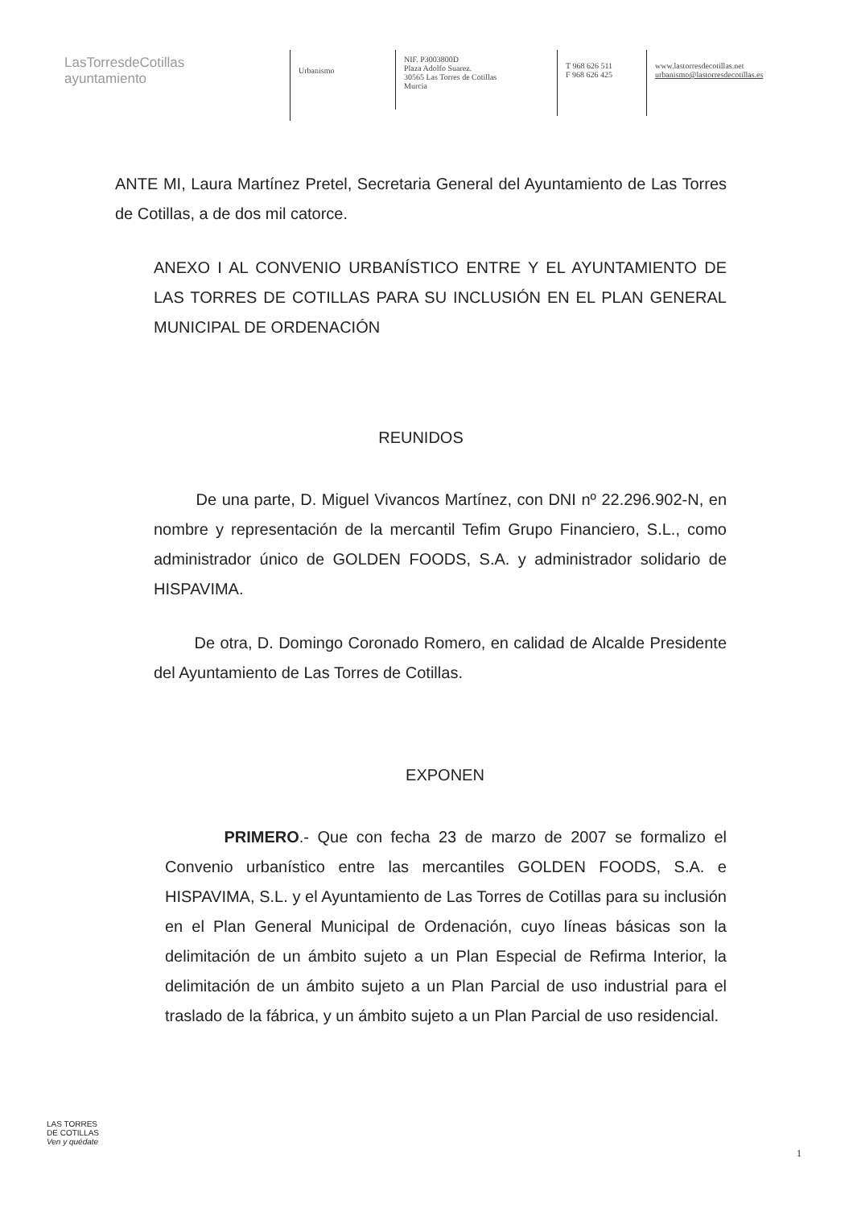LasTorresdeCotillas
ayuntamiento
Urbanismo
NIF. P3003800D
Plaza Adolfo Suarez.
30565 Las Torres de Cotillas
Murcia
T 968 626 511
F 968 626 425
www.lastorresdecotillas.net
urbanismo@lastorresdecotillas.es
ANTE MI, Laura Martínez Pretel, Secretaria General del Ayuntamiento de Las Torres de Cotillas, a de dos mil catorce.
ANEXO I AL CONVENIO URBANÍSTICO ENTRE Y EL AYUNTAMIENTO DE LAS TORRES DE COTILLAS PARA SU INCLUSIÓN EN EL PLAN GENERAL MUNICIPAL DE ORDENACIÓN
REUNIDOS
De una parte, D. Miguel Vivancos Martínez, con DNI nº 22.296.902-N, en nombre y representación de la mercantil Tefim Grupo Financiero, S.L., como administrador único de GOLDEN FOODS, S.A. y administrador solidario de HISPAVIMA.
De otra, D. Domingo Coronado Romero, en calidad de Alcalde Presidente del Ayuntamiento de Las Torres de Cotillas.
EXPONEN
PRIMERO.- Que con fecha 23 de marzo de 2007 se formalizo el Convenio urbanístico entre las mercantiles GOLDEN FOODS, S.A. e HISPAVIMA, S.L. y el Ayuntamiento de Las Torres de Cotillas para su inclusión en el Plan General Municipal de Ordenación, cuyo líneas básicas son la delimitación de un ámbito sujeto a un Plan Especial de Refirma Interior, la delimitación de un ámbito sujeto a un Plan Parcial de uso industrial para el traslado de la fábrica, y un ámbito sujeto a un Plan Parcial de uso residencial.
LAS TORRES
DE COTILLAS
Ven y quédate
1